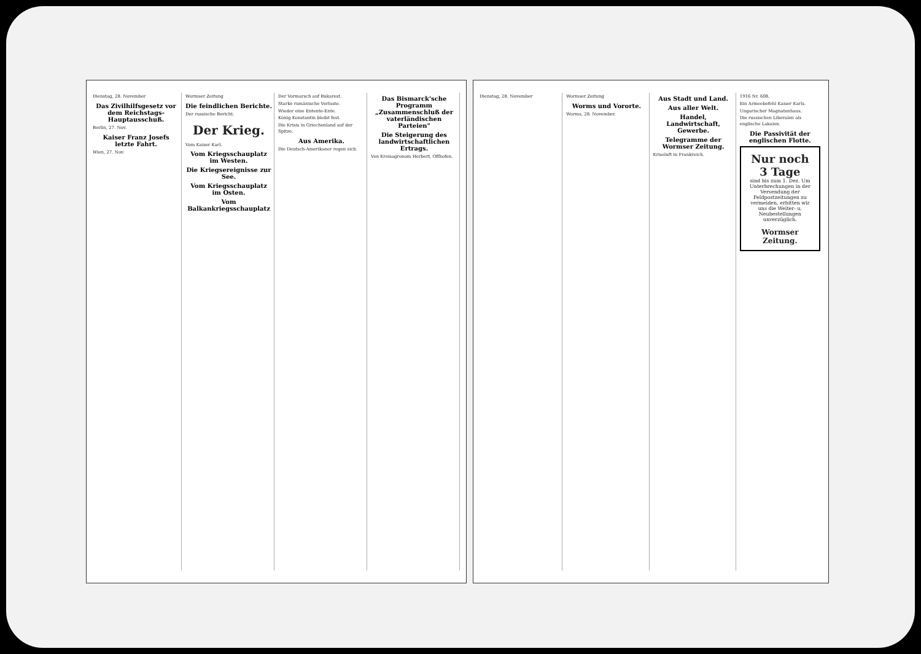Dienstag, 28. November
Das Zivilhilfsgesetz vor dem Reichstags-Hauptausschuß.
Berlin, 27. Nov.
Kaiser Franz Josefs letzte Fahrt.
Wien, 27. Nov.
Wormser Zeitung
Die feindlichen Berichte.
Der russische Bericht.
Der Krieg.
Vom Kaiser Karl.
Vom Kriegsschauplatz im Westen.
Die Kriegsereignisse zur See.
Vom Kriegsschauplatz im Osten.
Vom Balkankriegsschauplatz
Der Vormarsch auf Bukarest.
Starke rumänische Verluste.
Wieder eine Entente-Ente.
König Konstantin bleibt fest.
Die Krisis in Griechenland auf der Spitze.
Aus Amerika.
Die Deutsch-Amerikaner regen sich.
Das Bismarck'sche Programm „Zusammenschluß der vaterländischen Parteien"
Die Steigerung des landwirtschaftlichen Ertrags.
Von Kreisagronom Herbert, Offhofen.
Dienstag, 28. November Wormser Zeitung
Worms und Vororte.
Worms, 28. November.
Aus Stadt und Land.
Aus aller Welt.
Handel, Landwirtschaft, Gewerbe.
Telegramme der Wormser Zeitung.
Kriseluft in Frankreich.
1916 Nr. 608.
Ein Armeebefehl Kaiser Karls.
Ungarischer Magnatenhaus.
Die russischen Liberalen als englische Lakaien.
Die Passivität der englischen Flotte.
Nur noch 3 Tage
sind bis zum 1. Dez. Um Unterbrechungen in der Versendung der Feldpostzeitungen zu vermeiden, erbitten wir uns die Weiter- u. Neubestellungen unverzüglich.
Wormser Zeitung.